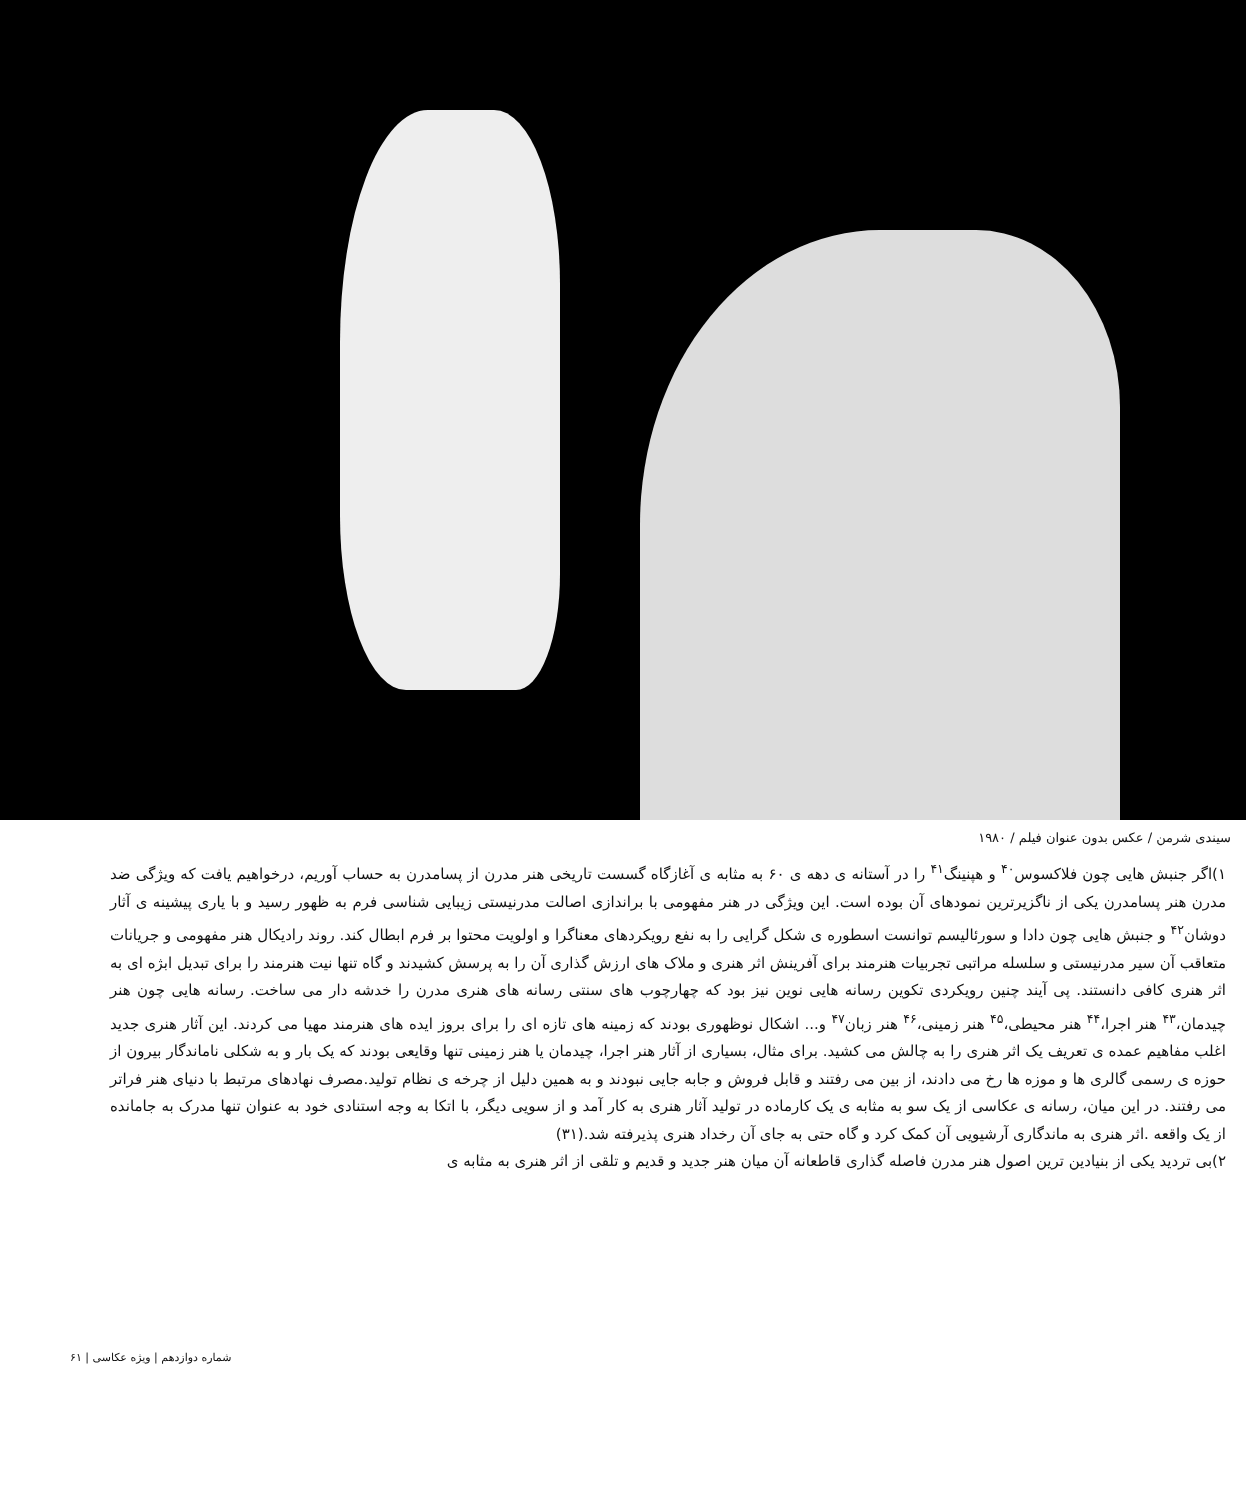سیندی شرمن / عکس بدون عنوان فیلم / ۱۹۸۰
۱)اگر جنبش هایی چون فلاکسوس<sup>۴۰</sup> و هپنینگ<sup>۴۱</sup> را در آستانه ی دهه ی ۶۰ به مثابه ی آغازگاه گسست تاریخی هنر مدرن از پسامدرن به حساب آوریم، درخواهیم یافت که ویژگی ضد مدرن هنر پسامدرن یکی از ناگزیرترین نمودهای آن بوده است. این ویژگی در هنر مفهومی با براندازی اصالت مدرنیستی زیبایی شناسی فرم به ظهور رسید و با یاری پیشینه ی آثار دوشان<sup>۴۲</sup> و جنبش هایی چون دادا و سورئالیسم توانست اسطوره ی شکل گرایی را به نفع رویکردهای معناگرا و اولویت محتوا بر فرم ابطال کند. روند رادیکال هنر مفهومی و جریانات متعاقب آن سیر مدرنیستی و سلسله مراتبی تجربیات هنرمند برای آفرینش اثر هنری و ملاک های ارزش گذاری آن را به پرسش کشیدند و گاه تنها نیت هنرمند را برای تبدیل ابژه ای به اثر هنری کافی دانستند. پی آیند چنین رویکردی تکوین رسانه هایی نوین نیز بود که چهارچوب های سنتی رسانه های هنری مدرن را خدشه دار می ساخت. رسانه هایی چون هنر چیدمان،<sup>۴۳</sup> هنر اجرا،<sup>۴۴</sup> هنر محیطی،<sup>۴۵</sup> هنر زمینی،<sup>۴۶</sup> هنر زبان<sup>۴۷</sup> و... اشکال نوظهوری بودند که زمینه های تازه ای را برای بروز ایده های هنرمند مهیا می کردند. این آثار هنری جدید اغلب مفاهیم عمده ی تعریف یک اثر هنری را به چالش می کشید. برای مثال، بسیاری از آثار هنر اجرا، چیدمان یا هنر زمینی تنها وقایعی بودند که یک بار و به شکلی ناماندگار بیرون از حوزه ی رسمی گالری ها و موزه ها رخ می دادند، از بین می رفتند و قابل فروش و جابه جایی نبودند و به همین دلیل از چرخه ی نظام تولید.مصرف نهادهای مرتبط با دنیای هنر فراتر می رفتند. در این میان، رسانه ی عکاسی از یک سو به مثابه ی یک کارماده در تولید آثار هنری به کار آمد و از سویی دیگر، با اتکا به وجه استنادی خود به عنوان تنها مدرک به جامانده از یک واقعه .اثر هنری به ماندگاری آرشیویی آن کمک کرد و گاه حتی به جای آن رخداد هنری پذیرفته شد.(۳۱)
۲)بی تردید یکی از بنیادین ترین اصول هنر مدرن فاصله گذاری قاطعانه آن میان هنر جدید و قدیم و تلقی از اثر هنری به مثابه ی
شماره دوازدهم | ویژه عکاسی | ۶۱